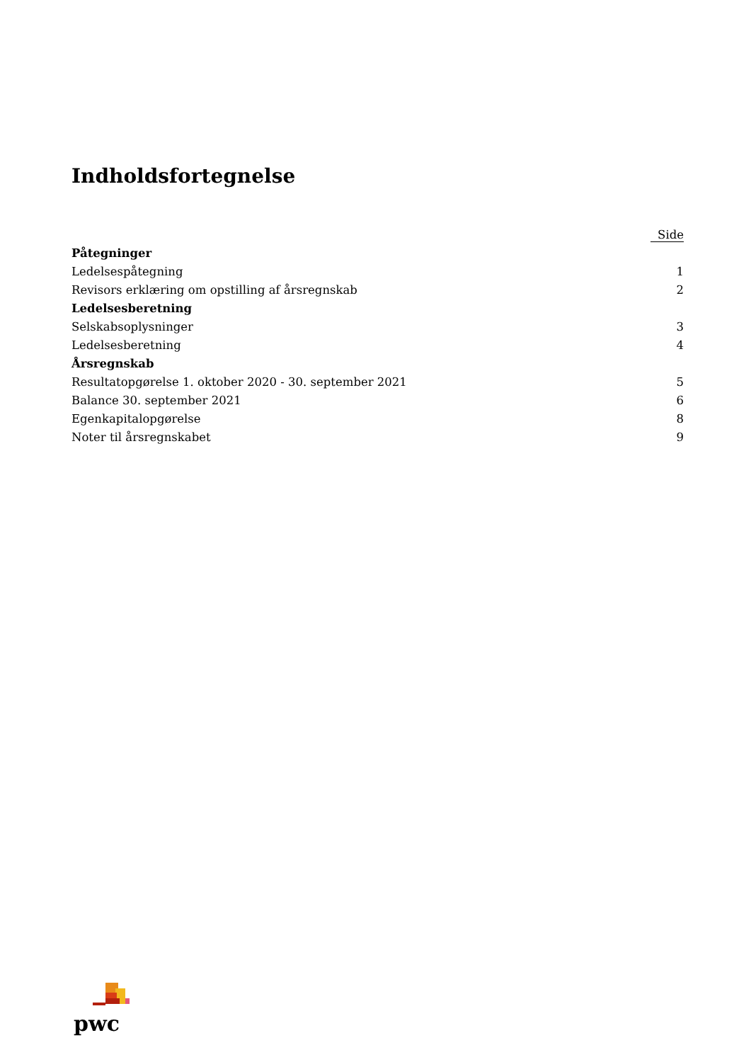Indholdsfortegnelse
| | Side |
| --- | --- |
| Påtegninger | |
| Ledelsespåtegning | 1 |
| Revisors erklæring om opstilling af årsregnskab | 2 |
| Ledelsesberetning | |
| Selskabsoplysninger | 3 |
| Ledelsesberetning | 4 |
| Årsregnskab | |
| Resultatopgørelse 1. oktober 2020 - 30. september 2021 | 5 |
| Balance 30. september 2021 | 6 |
| Egenkapitalopgørelse | 8 |
| Noter til årsregnskabet | 9 |
pwc